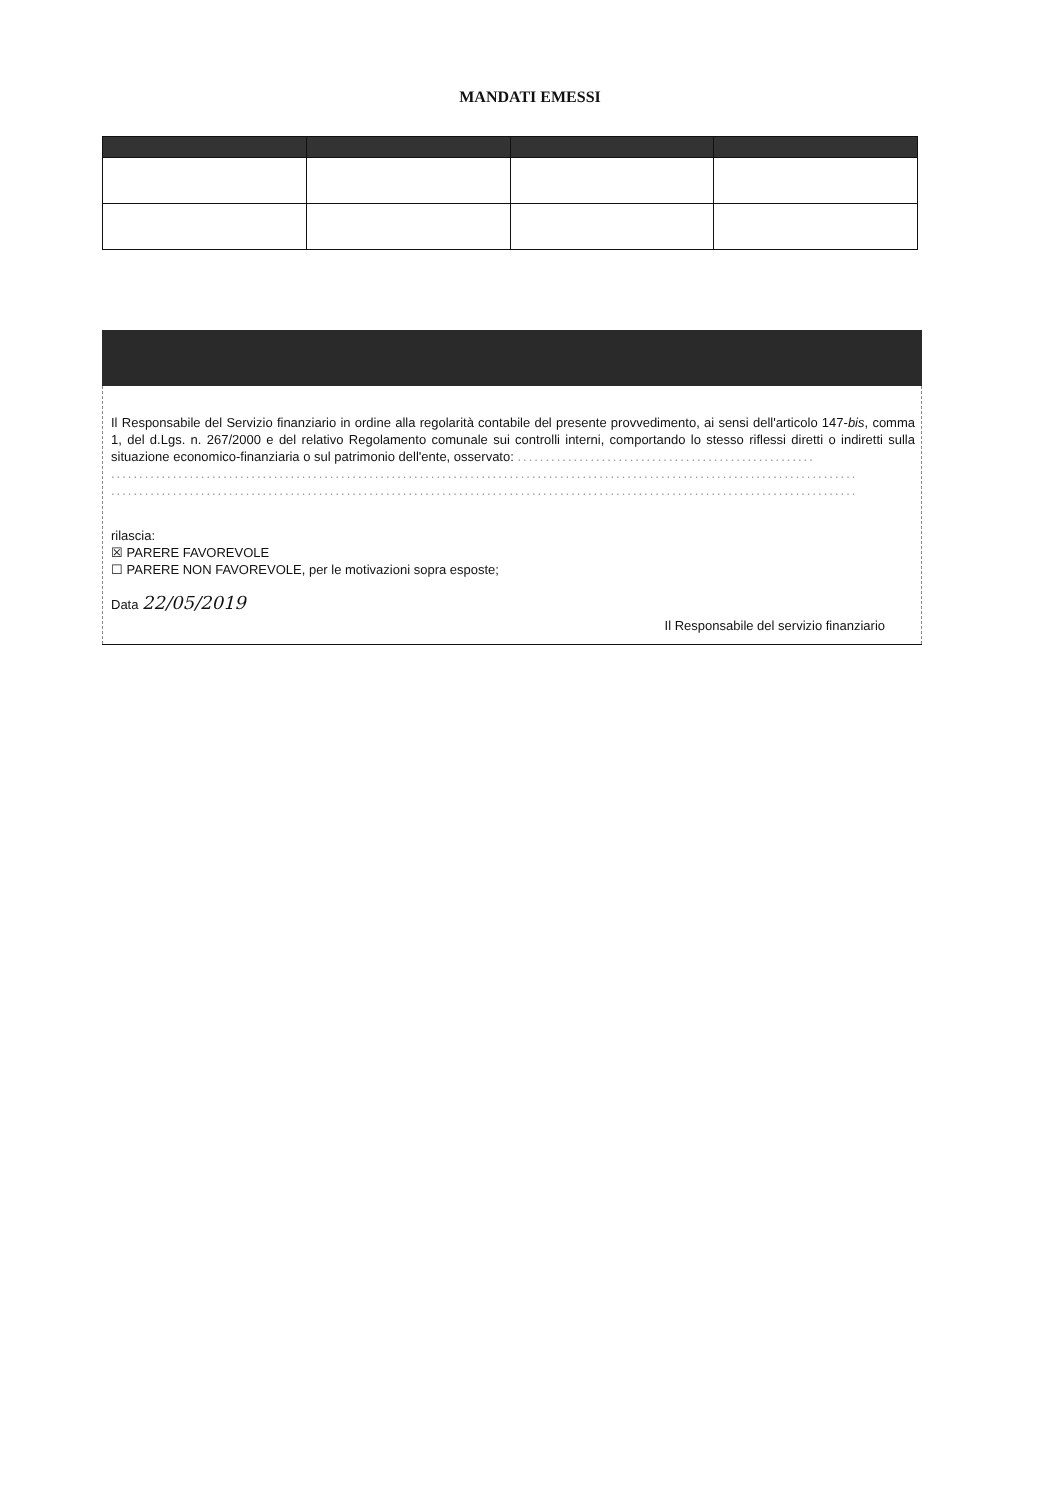MANDATI EMESSI
Il Responsabile del Servizio finanziario in ordine alla regolarità contabile del presente provvedimento, ai sensi dell'articolo 147-bis, comma 1, del d.Lgs. n. 267/2000 e del relativo Regolamento comunale sui controlli interni, comportando lo stesso riflessi diretti o indiretti sulla situazione economico-finanziaria o sul patrimonio dell'ente, osservato: .....................................................
.....................................................................................................................................
.....................................................................................................................................
rilascia:
☒ PARERE FAVOREVOLE
☐ PARERE NON FAVOREVOLE, per le motivazioni sopra esposte;
Data 22/05/2019
Il Responsabile del servizio finanziario